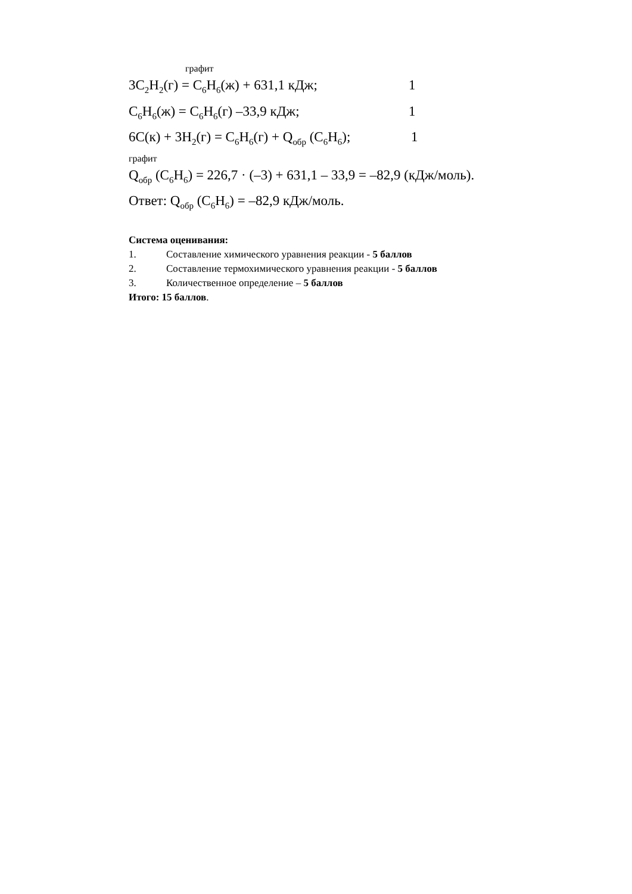графит
3C<sub>2</sub>H<sub>2</sub>(г) = C<sub>6</sub>H<sub>6</sub>(ж) + 631,1 кДж; 1
C<sub>6</sub>H<sub>6</sub>(ж) = C<sub>6</sub>H<sub>6</sub>(г) –33,9 кДж; 1
6C(к) + 3H<sub>2</sub>(г) = C<sub>6</sub>H<sub>6</sub>(г) + Q<sub>обр</sub> (C<sub>6</sub>H<sub>6</sub>); 1
графит
Q<sub>обр</sub> (C<sub>6</sub>H<sub>6</sub>) = 226,7 · (–3) + 631,1 – 33,9 = –82,9 (кДж/моль).
Ответ: Q<sub>обр</sub> (C<sub>6</sub>H<sub>6</sub>) = –82,9 кДж/моль.
Система оценивания:
1. Составление химического уравнения реакции - 5 баллов
2. Составление термохимического уравнения реакции - 5 баллов
3. Количественное определение – 5 баллов
Итого: 15 баллов.